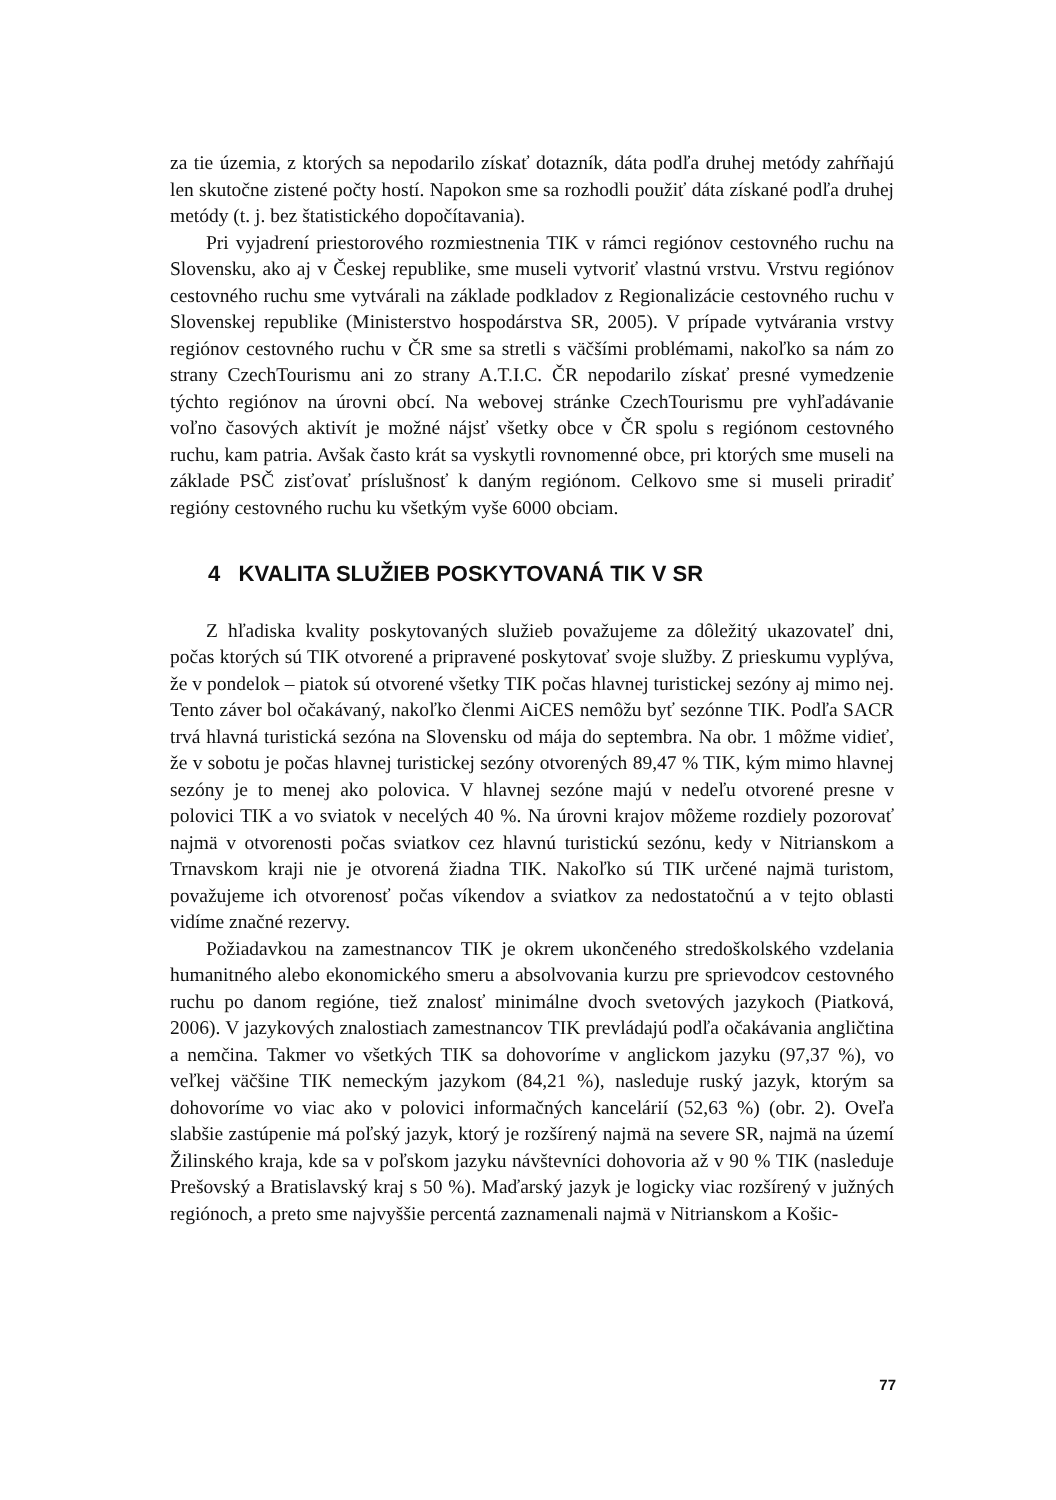za tie územia, z ktorých sa nepodarilo získať dotazník, dáta podľa druhej metódy zahŕňajú len skutočne zistené počty hostí. Napokon sme sa rozhodli použiť dáta získané podľa druhej metódy (t. j. bez štatistického dopočítavania).
Pri vyjadrení priestorového rozmiestnenia TIK v rámci regiónov cestovného ruchu na Slovensku, ako aj v Českej republike, sme museli vytvoriť vlastnú vrstvu. Vrstvu regiónov cestovného ruchu sme vytvárali na základe podkladov z Regionalizácie cestovného ruchu v Slovenskej republike (Ministerstvo hospodárstva SR, 2005). V prípade vytvárania vrstvy regiónov cestovného ruchu v ČR sme sa stretli s väčšími problémami, nakoľko sa nám zo strany CzechTourismu ani zo strany A.T.I.C. ČR nepodarilo získať presné vymedzenie týchto regiónov na úrovni obcí. Na webovej stránke CzechTourismu pre vyhľadávanie voľno časových aktivít je možné nájsť všetky obce v ČR spolu s regiónom cestovného ruchu, kam patria. Avšak často krát sa vyskytli rovnomenné obce, pri ktorých sme museli na základe PSČ zisťovať príslušnosť k daným regiónom. Celkovo sme si museli priradiť regióny cestovného ruchu ku všetkým vyše 6000 obciam.
4 KVALITA SLUŽIEB POSKYTOVANÁ TIK V SR
Z hľadiska kvality poskytovaných služieb považujeme za dôležitý ukazovateľ dni, počas ktorých sú TIK otvorené a pripravené poskytovať svoje služby. Z prieskumu vyplýva, že v pondelok – piatok sú otvorené všetky TIK počas hlavnej turistickej sezóny aj mimo nej. Tento záver bol očakávaný, nakoľko členmi AiCES nemôžu byť sezónne TIK. Podľa SACR trvá hlavná turistická sezóna na Slovensku od mája do septembra. Na obr. 1 môžme vidieť, že v sobotu je počas hlavnej turistickej sezóny otvorených 89,47 % TIK, kým mimo hlavnej sezóny je to menej ako polovica. V hlavnej sezóne majú v nedeľu otvorené presne v polovici TIK a vo sviatok v necelých 40 %. Na úrovni krajov môžeme rozdiely pozorovať najmä v otvorenosti počas sviatkov cez hlavnú turistickú sezónu, kedy v Nitrianskom a Trnavskom kraji nie je otvorená žiadna TIK. Nakoľko sú TIK určené najmä turistom, považujeme ich otvorenosť počas víkendov a sviatkov za nedostatočnú a v tejto oblasti vidíme značné rezervy.
Požiadavkou na zamestnancov TIK je okrem ukončeného stredoškolského vzdelania humanitného alebo ekonomického smeru a absolvovania kurzu pre sprievodcov cestovného ruchu po danom regióne, tiež znalosť minimálne dvoch svetových jazykoch (Piatková, 2006). V jazykových znalostiach zamestnancov TIK prevládajú podľa očakávania angličtina a nemčina. Takmer vo všetkých TIK sa dohovoríme v anglickom jazyku (97,37 %), vo veľkej väčšine TIK nemeckým jazykom (84,21 %), nasleduje ruský jazyk, ktorým sa dohovoríme vo viac ako v polovici informačných kancelárií (52,63 %) (obr. 2). Oveľa slabšie zastúpenie má poľský jazyk, ktorý je rozšírený najmä na severe SR, najmä na území Žilinského kraja, kde sa v poľskom jazyku návštevníci dohovoria až v 90 % TIK (nasleduje Prešovský a Bratislavský kraj s 50 %). Maďarský jazyk je logicky viac rozšírený v južných regiónoch, a preto sme najvyššie percentá zaznamenali najmä v Nitrianskom a Košic-
77